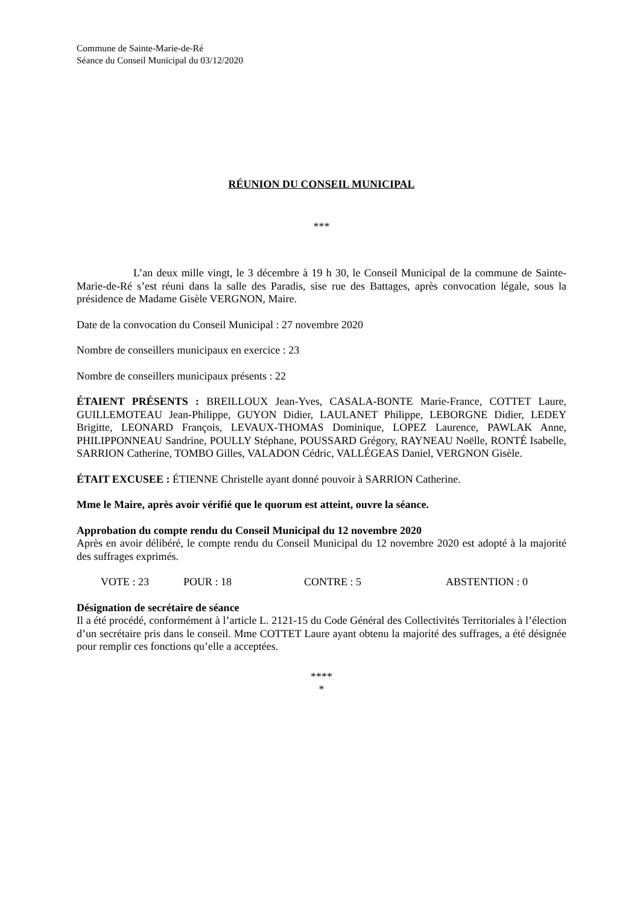Commune de Sainte-Marie-de-Ré
Séance du Conseil Municipal du 03/12/2020
RÉUNION DU CONSEIL MUNICIPAL
***
L’an deux mille vingt, le 3 décembre à 19 h 30, le Conseil Municipal de la commune de Sainte-Marie-de-Ré s’est réuni dans la salle des Paradis, sise rue des Battages, après convocation légale, sous la présidence de Madame Gisèle VERGNON, Maire.
Date de la convocation du Conseil Municipal : 27 novembre 2020
Nombre de conseillers municipaux en exercice : 23
Nombre de conseillers municipaux présents : 22
ÉTAIENT PRÉSENTS : BREILLOUX Jean-Yves, CASALA-BONTE Marie-France, COTTET Laure, GUILLEMOTEAU Jean-Philippe, GUYON Didier, LAULANET Philippe, LEBORGNE Didier, LEDEY Brigitte, LEONARD François, LEVAUX-THOMAS Dominique, LOPEZ Laurence, PAWLAK Anne, PHILIPPONNEAU Sandrine, POULLY Stéphane, POUSSARD Grégory, RAYNEAU Noëlle, RONTÉ Isabelle, SARRION Catherine, TOMBO Gilles, VALADON Cédric, VALLÉGEAS Daniel, VERGNON Gisèle.
ÉTAIT EXCUSEE : ÉTIENNE Christelle ayant donné pouvoir à SARRION Catherine.
Mme le Maire, après avoir vérifié que le quorum est atteint, ouvre la séance.
Approbation du compte rendu du Conseil Municipal du 12 novembre 2020
Après en avoir délibéré, le compte rendu du Conseil Municipal du 12 novembre 2020 est adopté à la majorité des suffrages exprimés.
VOTE : 23 POUR : 18 CONTRE : 5 ABSTENTION : 0
Désignation de secrétaire de séance
Il a été procédé, conformément à l’article L. 2121-15 du Code Général des Collectivités Territoriales à l’élection d’un secrétaire pris dans le conseil. Mme COTTET Laure ayant obtenu la majorité des suffrages, a été désignée pour remplir ces fonctions qu’elle a acceptées.
****
*